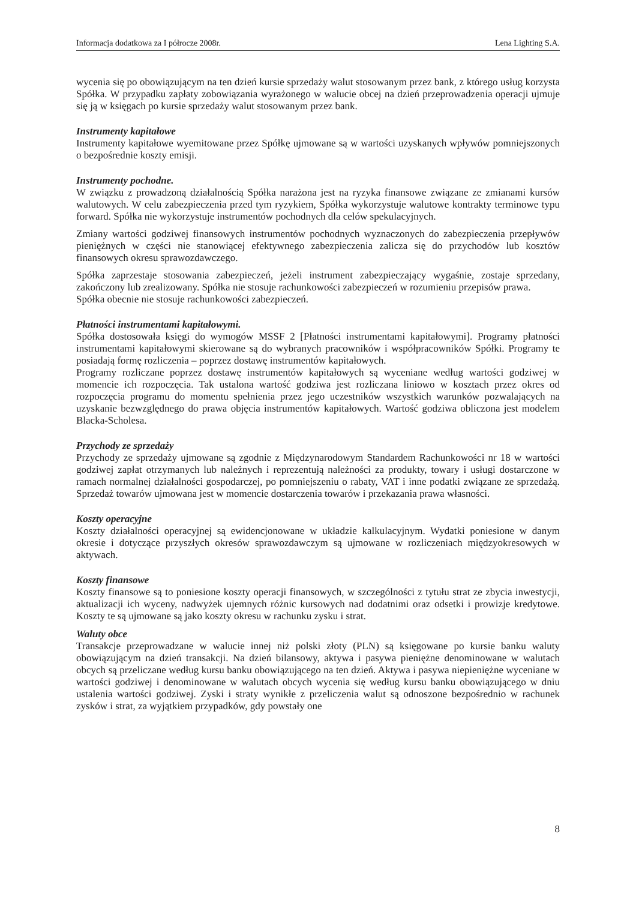Informacja dodatkowa za I półrocze 2008r. Lena Lighting S.A.
wycenia się po obowiązującym na ten dzień kursie sprzedaży walut stosowanym przez bank, z którego usług korzysta Spółka. W przypadku zapłaty zobowiązania wyrażonego w walucie obcej na dzień przeprowadzenia operacji ujmuje się ją w księgach po kursie sprzedaży walut stosowanym przez bank.
Instrumenty kapitałowe
Instrumenty kapitałowe wyemitowane przez Spółkę ujmowane są w wartości uzyskanych wpływów pomniejszonych o bezpośrednie koszty emisji.
Instrumenty pochodne.
W związku z prowadzoną działalnością Spółka narażona jest na ryzyka finansowe związane ze zmianami kursów walutowych. W celu zabezpieczenia przed tym ryzykiem, Spółka wykorzystuje walutowe kontrakty terminowe typu forward. Spółka nie wykorzystuje instrumentów pochodnych dla celów spekulacyjnych.
Zmiany wartości godziwej finansowych instrumentów pochodnych wyznaczonych do zabezpieczenia przepływów pieniężnych w części nie stanowiącej efektywnego zabezpieczenia zalicza się do przychodów lub kosztów finansowych okresu sprawozdawczego.
Spółka zaprzestaje stosowania zabezpieczeń, jeżeli instrument zabezpieczający wygaśnie, zostaje sprzedany, zakończony lub zrealizowany. Spółka nie stosuje rachunkowości zabezpieczeń w rozumieniu przepisów prawa.
Spółka obecnie nie stosuje rachunkowości zabezpieczeń.
Płatności instrumentami kapitałowymi.
Spółka dostosowała księgi do wymogów MSSF 2 [Płatności instrumentami kapitałowymi]. Programy płatności instrumentami kapitałowymi skierowane są do wybranych pracowników i współpracowników Spółki. Programy te posiadają formę rozliczenia – poprzez dostawę instrumentów kapitałowych.
Programy rozliczane poprzez dostawę instrumentów kapitałowych są wyceniane według wartości godziwej w momencie ich rozpoczęcia. Tak ustalona wartość godziwa jest rozliczana liniowo w kosztach przez okres od rozpoczęcia programu do momentu spełnienia przez jego uczestników wszystkich warunków pozwalających na uzyskanie bezwzględnego do prawa objęcia instrumentów kapitałowych. Wartość godziwa obliczona jest modelem Blacka-Scholesa.
Przychody ze sprzedaży
Przychody ze sprzedaży ujmowane są zgodnie z Międzynarodowym Standardem Rachunkowości nr 18 w wartości godziwej zapłat otrzymanych lub należnych i reprezentują należności za produkty, towary i usługi dostarczone w ramach normalnej działalności gospodarczej, po pomniejszeniu o rabaty, VAT i inne podatki związane ze sprzedażą. Sprzedaż towarów ujmowana jest w momencie dostarczenia towarów i przekazania prawa własności.
Koszty operacyjne
Koszty działalności operacyjnej są ewidencjonowane w układzie kalkulacyjnym. Wydatki poniesione w danym okresie i dotyczące przyszłych okresów sprawozdawczym są ujmowane w rozliczeniach międzyokresowych w aktywach.
Koszty finansowe
Koszty finansowe są to poniesione koszty operacji finansowych, w szczególności z tytułu strat ze zbycia inwestycji, aktualizacji ich wyceny, nadwyżek ujemnych różnic kursowych nad dodatnimi oraz odsetki i prowizje kredytowe. Koszty te są ujmowane są jako koszty okresu w rachunku zysku i strat.
Waluty obce
Transakcje przeprowadzane w walucie innej niż polski złoty (PLN) są księgowane po kursie banku waluty obowiązującym na dzień transakcji. Na dzień bilansowy, aktywa i pasywa pieniężne denominowane w walutach obcych są przeliczane według kursu banku obowiązującego na ten dzień. Aktywa i pasywa niepieniężne wyceniane w wartości godziwej i denominowane w walutach obcych wycenia się według kursu banku obowiązującego w dniu ustalenia wartości godziwej. Zyski i straty wynikłe z przeliczenia walut są odnoszone bezpośrednio w rachunek zysków i strat, za wyjątkiem przypadków, gdy powstały one
8